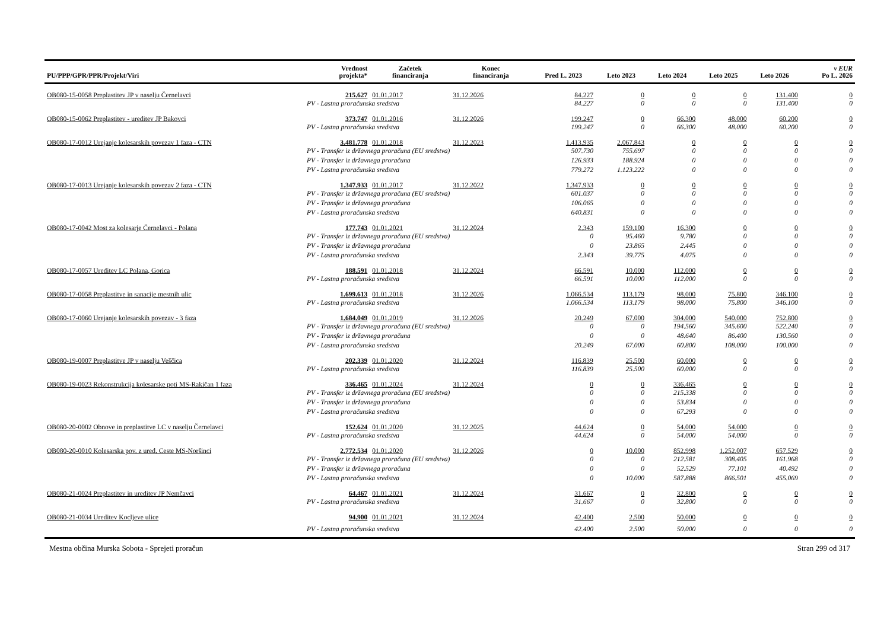| PU/PPP/GPR/PPR/Projekt/Viri | Vrednost projekta* | Začetek financiranja | Konec financiranja | Pred L. 2023 | Leto 2023 | Leto 2024 | Leto 2025 | Leto 2026 | v EUR Po L. 2026 |
| --- | --- | --- | --- | --- | --- | --- | --- | --- | --- |
| OB080-15-0058 Preplastitev JP v naselju Černelavci | 215.627 | 01.01.2017 | 31.12.2026 | 84.227 | 0 | 0 | 0 | 131.400 | 0 |
| | PV - Lastna proračunska sredstva | | | 84.227 | 0 | 0 | 0 | 131.400 | 0 |
| OB080-15-0062 Preplastitev - ureditev JP Bakovci | 373.747 | 01.01.2016 | 31.12.2026 | 199.247 | 0 | 66.300 | 48.000 | 60.200 | 0 |
| | PV - Lastna proračunska sredstva | | | 199.247 | 0 | 66.300 | 48.000 | 60.200 | 0 |
| OB080-17-0012 Urejanje kolesarskih povezav 1 faza - CTN | 3.481.778 | 01.01.2018 | 31.12.2023 | 1.413.935 | 2.067.843 | 0 | 0 | 0 | 0 |
| | PV - Transfer iz državnega proračuna (EU sredstva) | | | 507.730 | 755.697 | 0 | 0 | 0 | 0 |
| | PV - Transfer iz državnega proračuna | | | 126.933 | 188.924 | 0 | 0 | 0 | 0 |
| | PV - Lastna proračunska sredstva | | | 779.272 | 1.123.222 | 0 | 0 | 0 | 0 |
| OB080-17-0013 Urejanje kolesarskih povezav 2 faza - CTN | 1.347.933 | 01.01.2017 | 31.12.2022 | 1.347.933 | 0 | 0 | 0 | 0 | 0 |
| | PV - Transfer iz državnega proračuna (EU sredstva) | | | 601.037 | 0 | 0 | 0 | 0 | 0 |
| | PV - Transfer iz državnega proračuna | | | 106.065 | 0 | 0 | 0 | 0 | 0 |
| | PV - Lastna proračunska sredstva | | | 640.831 | 0 | 0 | 0 | 0 | 0 |
| OB080-17-0042 Most za kolesarje Černelavci - Polana | 177.743 | 01.01.2021 | 31.12.2024 | 2.343 | 159.100 | 16.300 | 0 | 0 | 0 |
| | PV - Transfer iz državnega proračuna (EU sredstva) | | | 0 | 95.460 | 9.780 | 0 | 0 | 0 |
| | PV - Transfer iz državnega proračuna | | | 0 | 23.865 | 2.445 | 0 | 0 | 0 |
| | PV - Lastna proračunska sredstva | | | 2.343 | 39.775 | 4.075 | 0 | 0 | 0 |
| OB080-17-0057 Ureditev LC Polana, Gorica | 188.591 | 01.01.2018 | 31.12.2024 | 66.591 | 10.000 | 112.000 | 0 | 0 | 0 |
| | PV - Lastna proračunska sredstva | | | 66.591 | 10.000 | 112.000 | 0 | 0 | 0 |
| OB080-17-0058 Preplastitve in sanacije mestnih ulic | 1.699.613 | 01.01.2018 | 31.12.2026 | 1.066.534 | 113.179 | 98.000 | 75.800 | 346.100 | 0 |
| | PV - Lastna proračunska sredstva | | | 1.066.534 | 113.179 | 98.000 | 75.800 | 346.100 | 0 |
| OB080-17-0060 Urejanje kolesarskih povezav - 3 faza | 1.684.049 | 01.01.2019 | 31.12.2026 | 20.249 | 67.000 | 304.000 | 540.000 | 752.800 | 0 |
| | PV - Transfer iz državnega proračuna (EU sredstva) | | | 0 | 0 | 194.560 | 345.600 | 522.240 | 0 |
| | PV - Transfer iz državnega proračuna | | | 0 | 0 | 48.640 | 86.400 | 130.560 | 0 |
| | PV - Lastna proračunska sredstva | | | 20.249 | 67.000 | 60.800 | 108.000 | 100.000 | 0 |
| OB080-19-0007 Preplastitve JP v naselju Veščica | 202.339 | 01.01.2020 | 31.12.2024 | 116.839 | 25.500 | 60.000 | 0 | 0 | 0 |
| | PV - Lastna proračunska sredstva | | | 116.839 | 25.500 | 60.000 | 0 | 0 | 0 |
| OB080-19-0023 Rekonstrukcija kolesarske poti MS-Rakičan 1 faza | 336.465 | 01.01.2024 | 31.12.2024 | 0 | 0 | 336.465 | 0 | 0 | 0 |
| | PV - Transfer iz državnega proračuna (EU sredstva) | | | 0 | 0 | 215.338 | 0 | 0 | 0 |
| | PV - Transfer iz državnega proračuna | | | 0 | 0 | 53.834 | 0 | 0 | 0 |
| | PV - Lastna proračunska sredstva | | | 0 | 0 | 67.293 | 0 | 0 | 0 |
| OB080-20-0002 Obnove in preplastitve LC v naselju Černelavci | 152.624 | 01.01.2020 | 31.12.2025 | 44.624 | 0 | 54.000 | 54.000 | 0 | 0 |
| | PV - Lastna proračunska sredstva | | | 44.624 | 0 | 54.000 | 54.000 | 0 | 0 |
| OB080-20-0010 Kolesarska pov. z ured. Ceste MS-Noršinci | 2.772.534 | 01.01.2020 | 31.12.2026 | 0 | 10.000 | 852.998 | 1.252.007 | 657.529 | 0 |
| | PV - Transfer iz državnega proračuna (EU sredstva) | | | 0 | 0 | 212.581 | 308.405 | 161.968 | 0 |
| | PV - Transfer iz državnega proračuna | | | 0 | 0 | 52.529 | 77.101 | 40.492 | 0 |
| | PV - Lastna proračunska sredstva | | | 0 | 10.000 | 587.888 | 866.501 | 455.069 | 0 |
| OB080-21-0024 Preplastitev in ureditev JP Nemčavci | 64.467 | 01.01.2021 | 31.12.2024 | 31.667 | 0 | 32.800 | 0 | 0 | 0 |
| | PV - Lastna proračunska sredstva | | | 31.667 | 0 | 32.800 | 0 | 0 | 0 |
| OB080-21-0034 Ureditev Kocljeve ulice | 94.900 | 01.01.2021 | 31.12.2024 | 42.400 | 2.500 | 50.000 | 0 | 0 | 0 |
| | PV - Lastna proračunska sredstva | | | 42.400 | 2.500 | 50.000 | 0 | 0 | 0 |
Mestna občina Murska Sobota - Sprejeti proračun Stran 299 od 317